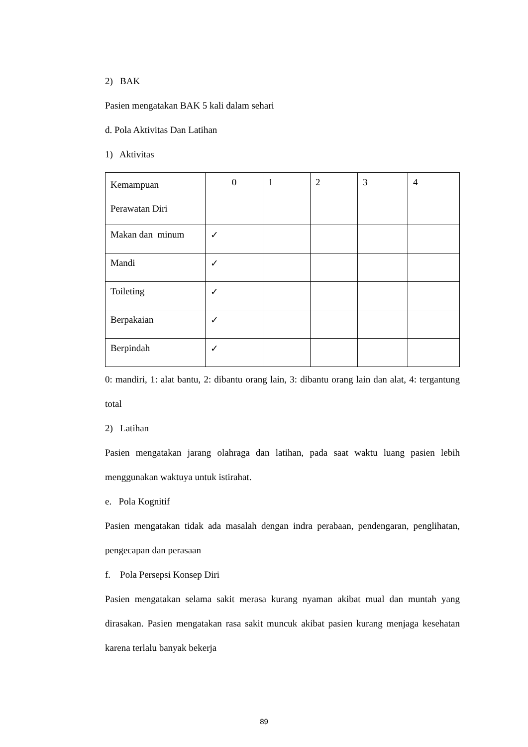2) BAK
Pasien mengatakan BAK 5 kali dalam sehari
d. Pola Aktivitas Dan Latihan
1) Aktivitas
| Kemampuan Perawatan Diri | 0 | 1 | 2 | 3 | 4 |
| Makan dan minum | ✓ | | | | |
| Mandi | ✓ | | | | |
| Toileting | ✓ | | | | |
| Berpakaian | ✓ | | | | |
| Berpindah | ✓ | | | | |
0: mandiri, 1: alat bantu, 2: dibantu orang lain, 3: dibantu orang lain dan alat, 4: tergantung total
2) Latihan
Pasien mengatakan jarang olahraga dan latihan, pada saat waktu luang pasien lebih menggunakan waktuya untuk istirahat.
e. Pola Kognitif
Pasien mengatakan tidak ada masalah dengan indra perabaan, pendengaran, penglihatan, pengecapan dan perasaan
f. Pola Persepsi Konsep Diri
Pasien mengatakan selama sakit merasa kurang nyaman akibat mual dan muntah yang dirasakan. Pasien mengatakan rasa sakit muncuk akibat pasien kurang menjaga kesehatan karena terlalu banyak bekerja
89